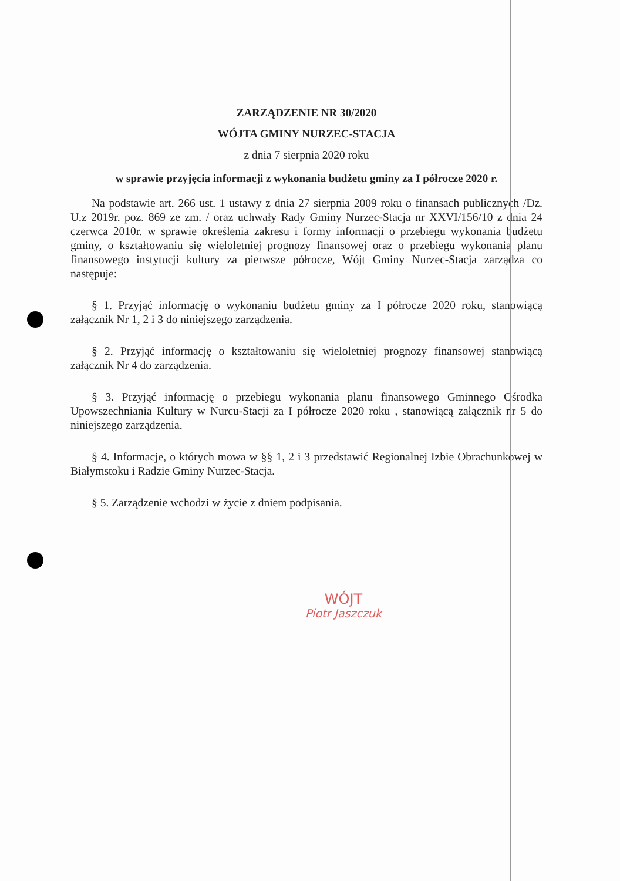ZARZĄDZENIE NR 30/2020
WÓJTA GMINY NURZEC-STACJA
z dnia 7 sierpnia 2020 roku
w sprawie przyjęcia informacji z wykonania budżetu gminy za I półrocze 2020 r.
Na podstawie art. 266 ust. 1 ustawy z dnia 27 sierpnia 2009 roku o finansach publicznych /Dz. U.z 2019r. poz. 869 ze zm. / oraz uchwały Rady Gminy Nurzec-Stacja nr XXVI/156/10 z dnia 24 czerwca 2010r. w sprawie określenia zakresu i formy informacji o przebiegu wykonania budżetu gminy, o kształtowaniu się wieloletniej prognozy finansowej oraz o przebiegu wykonania planu finansowego instytucji kultury za pierwsze półrocze, Wójt Gminy Nurzec-Stacja zarządza co następuje:
§ 1. Przyjąć informację o wykonaniu budżetu gminy za I półrocze 2020 roku, stanowiącą załącznik Nr 1, 2 i 3 do niniejszego zarządzenia.
§ 2. Przyjąć informację o kształtowaniu się wieloletniej prognozy finansowej stanowiącą załącznik Nr 4 do zarządzenia.
§ 3. Przyjąć informację o przebiegu wykonania planu finansowego Gminnego Ośrodka Upowszechniania Kultury w Nurcu-Stacji za I półrocze 2020 roku , stanowiącą załącznik nr 5 do niniejszego zarządzenia.
§ 4. Informacje, o których mowa w §§ 1, 2 i 3 przedstawić Regionalnej Izbie Obrachunkowej w Białymstoku i Radzie Gminy Nurzec-Stacja.
§ 5. Zarządzenie wchodzi w życie z dniem podpisania.
WÓJT
Piotr Jaszczuk